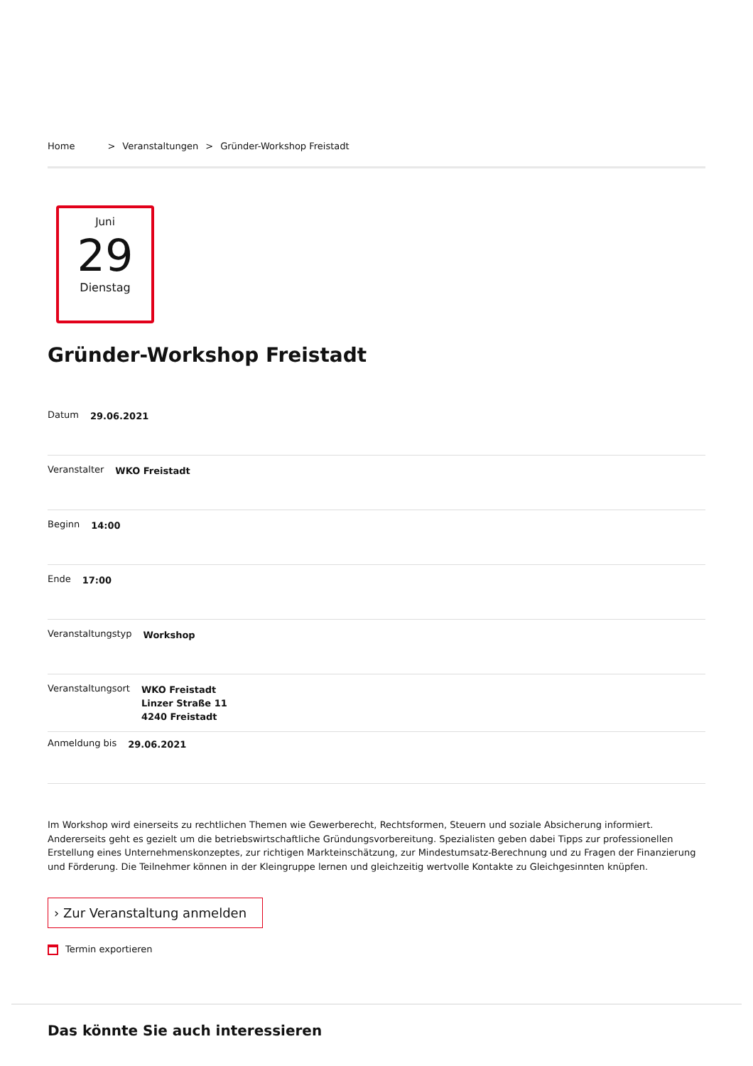Home > Veranstaltungen > Gründer-Workshop Freistadt
Juni
29
Dienstag
Gründer-Workshop Freistadt
Datum 29.06.2021
Veranstalter WKO Freistadt
Beginn 14:00
Ende 17:00
Veranstaltungstyp Workshop
Veranstaltungsort WKO Freistadt
Linzer Straße 11
4240 Freistadt
Anmeldung bis 29.06.2021
Im Workshop wird einerseits zu rechtlichen Themen wie Gewerberecht, Rechtsformen, Steuern und soziale Absicherung informiert. Andererseits geht es gezielt um die betriebswirtschaftliche Gründungsvorbereitung. Spezialisten geben dabei Tipps zur professionellen Erstellung eines Unternehmenskonzeptes, zur richtigen Markteinschätzung, zur Mindestumsatz-Berechnung und zu Fragen der Finanzierung und Förderung. Die Teilnehmer können in der Kleingruppe lernen und gleichzeitig wertvolle Kontakte zu Gleichgesinnten knüpfen.
› Zur Veranstaltung anmelden
Termin exportieren
Das könnte Sie auch interessieren